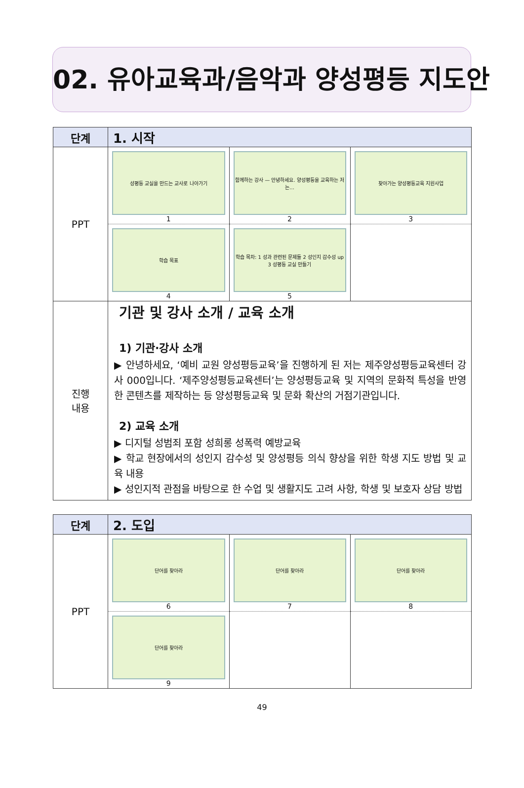02. 유아교육과/음악과 양성평등 지도안
| 단계 | 1. 시작 |
| --- | --- |
| PPT | / 성평등 교실을 만드는 교사로 나아가기 1 / 함께하는 강사 — 안녕하세요. 양성평등을 교육하는 저는… 2 / 찾아가는 양성평등교육 지원사업 3 / / 학습 목표 4 / 학습 목차: 1 성과 관련된 문제들 2 성인지 감수성 up 3 성평등 교실 만들기 5 / / |
| 진행 내용 | 기관 및 강사 소개 / 교육 소개 1) 기관·강사 소개 ▶ 안녕하세요, ‘예비 교원 양성평등교육’을 진행하게 된 저는 제주양성평등교육센터 강사 000입니다. ‘제주양성평등교육센터’는 양성평등교육 및 지역의 문화적 특성을 반영한 콘텐츠를 제작하는 등 양성평등교육 및 문화 확산의 거점기관입니다. 2) 교육 소개 ▶ 디지털 성범죄 포함 성희롱 성폭력 예방교육 ▶ 학교 현장에서의 성인지 감수성 및 양성평등 의식 향상을 위한 학생 지도 방법 및 교육 내용 ▶ 성인지적 관점을 바탕으로 한 수업 및 생활지도 고려 사항, 학생 및 보호자 상담 방법 |
| 단계 | 2. 도입 |
| --- | --- |
| PPT | / 단어를 찾아라 6 / 단어를 찾아라 7 / 단어를 찾아라 8 / / 단어를 찾아라 9 / / / |
49